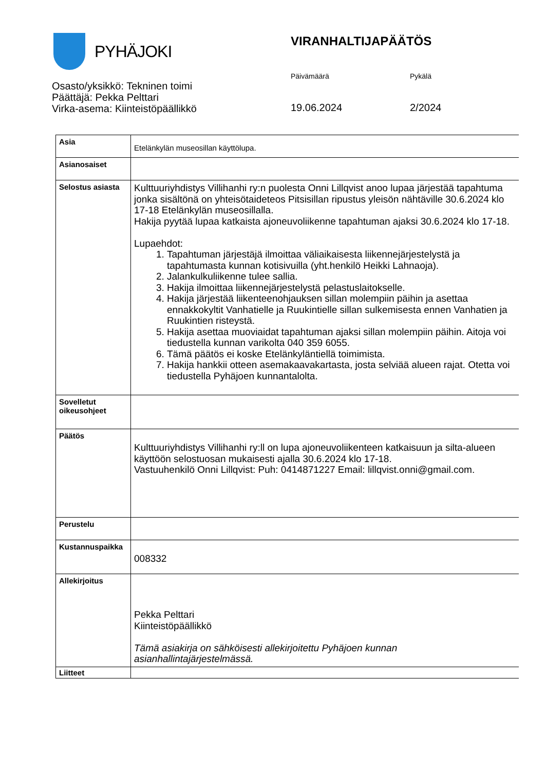PYHÄJOKI VIRANHALTIJAPÄÄTÖS
Päivämäärä Pykälä
Osasto/yksikkö: Tekninen toimi
Päättäjä: Pekka Pelttari
Virka-asema: Kiinteistöpäällikkö
19.06.2024 2/2024
| Asia | Etelänkylän museosillan käyttölupa. |
| Asianosaiset | |
| Selostus asiasta | Kulttuuriyhdistys Villihanhi ry:n puolesta Onni Lillqvist anoo lupaa järjestää tapahtuma jonka sisältönä on yhteisötaideteos Pitsisillan ripustus yleisön nähtäville 30.6.2024 klo 17-18 Etelänkylän museosillalla. Hakija pyytää lupaa katkaista ajoneuvoliikenne tapahtuman ajaksi 30.6.2024 klo 17-18. Lupaehdot: 1. Tapahtuman järjestäjä ilmoittaa väliaikaisesta liikennejärjestelystä ja tapahtumasta kunnan kotisivuilla (yht.henkilö Heikki Lahnaoja). 2. Jalankulkuliikenne tulee sallia. 3. Hakija ilmoittaa liikennejärjestelystä pelastuslaitokselle. 4. Hakija järjestää liikenteenohjauksen sillan molempiin päihin ja asettaa ennakkokyltit Vanhatielle ja Ruukintielle sillan sulkemisesta ennen Vanhatien ja Ruukintien risteystä. 5. Hakija asettaa muoviaidat tapahtuman ajaksi sillan molempiin päihin. Aitoja voi tiedustella kunnan varikolta 040 359 6055. 6. Tämä päätös ei koske Etelänkyläntiellä toimimista. 7. Hakija hankkii otteen asemakaavakartasta, josta selviää alueen rajat. Otetta voi tiedustella Pyhäjoen kunnantalolta. |
| Sovelletut oikeusohjeet | |
| Päätös | Kulttuuriyhdistys Villihanhi ry:ll on lupa ajoneuvoliikenteen katkaisuun ja silta-alueen käyttöön selostuosan mukaisesti ajalla 30.6.2024 klo 17-18. Vastuuhenkilö Onni Lillqvist: Puh: 0414871227 Email: lillqvist.onni@gmail.com. |
| Perustelu | |
| Kustannuspaikka | 008332 |
| Allekirjoitus | Pekka Pelttari Kiinteistöpäällikkö Tämä asiakirja on sähköisesti allekirjoitettu Pyhäjoen kunnan asianhallintajärjestelmässä. |
| Liitteet | |